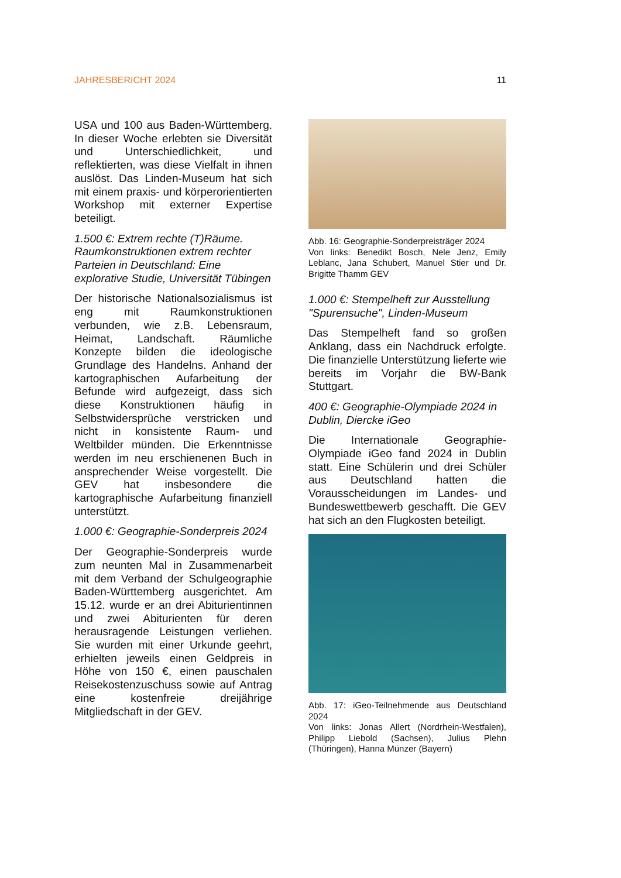JAHRESBERICHT 2024 11
USA und 100 aus Baden-Württemberg. In dieser Woche erlebten sie Diversität und Unterschiedlichkeit, und reflektierten, was diese Vielfalt in ihnen auslöst. Das Linden-Museum hat sich mit einem praxis- und körperorientierten Workshop mit externer Expertise beteiligt.
1.500 €: Extrem rechte (T)Räume. Raumkonstruktionen extrem rechter Parteien in Deutschland: Eine explorative Studie, Universität Tübingen
Der historische Nationalsozialismus ist eng mit Raumkonstruktionen verbunden, wie z.B. Lebensraum, Heimat, Landschaft. Räumliche Konzepte bilden die ideologische Grundlage des Handelns. Anhand der kartographischen Aufarbeitung der Befunde wird aufgezeigt, dass sich diese Konstruktionen häufig in Selbstwidersprüche verstricken und nicht in konsistente Raum- und Weltbilder münden. Die Erkenntnisse werden im neu erschienenen Buch in ansprechender Weise vorgestellt. Die GEV hat insbesondere die kartographische Aufarbeitung finanziell unterstützt.
1.000 €: Geographie-Sonderpreis 2024
Der Geographie-Sonderpreis wurde zum neunten Mal in Zusammenarbeit mit dem Verband der Schulgeographie Baden-Württemberg ausgerichtet. Am 15.12. wurde er an drei Abiturientinnen und zwei Abiturienten für deren herausragende Leistungen verliehen. Sie wurden mit einer Urkunde geehrt, erhielten jeweils einen Geldpreis in Höhe von 150 €, einen pauschalen Reisekostenzuschuss sowie auf Antrag eine kostenfreie dreijährige Mitgliedschaft in der GEV.
Abb. 16: Geographie-Sonderpreisträger 2024
Von links: Benedikt Bosch, Nele Jenz, Emily Leblanc, Jana Schubert, Manuel Stier und Dr. Brigitte Thamm GEV
1.000 €: Stempelheft zur Ausstellung "Spurensuche", Linden-Museum
Das Stempelheft fand so großen Anklang, dass ein Nachdruck erfolgte. Die finanzielle Unterstützung lieferte wie bereits im Vorjahr die BW-Bank Stuttgart.
400 €: Geographie-Olympiade 2024 in Dublin, Diercke iGeo
Die Internationale Geographie-Olympiade iGeo fand 2024 in Dublin statt. Eine Schülerin und drei Schüler aus Deutschland hatten die Vorausscheidungen im Landes- und Bundeswettbewerb geschafft. Die GEV hat sich an den Flugkosten beteiligt.
Abb. 17: iGeo-Teilnehmende aus Deutschland 2024
Von links: Jonas Allert (Nordrhein-Westfalen), Philipp Liebold (Sachsen), Julius Plehn (Thüringen), Hanna Münzer (Bayern)